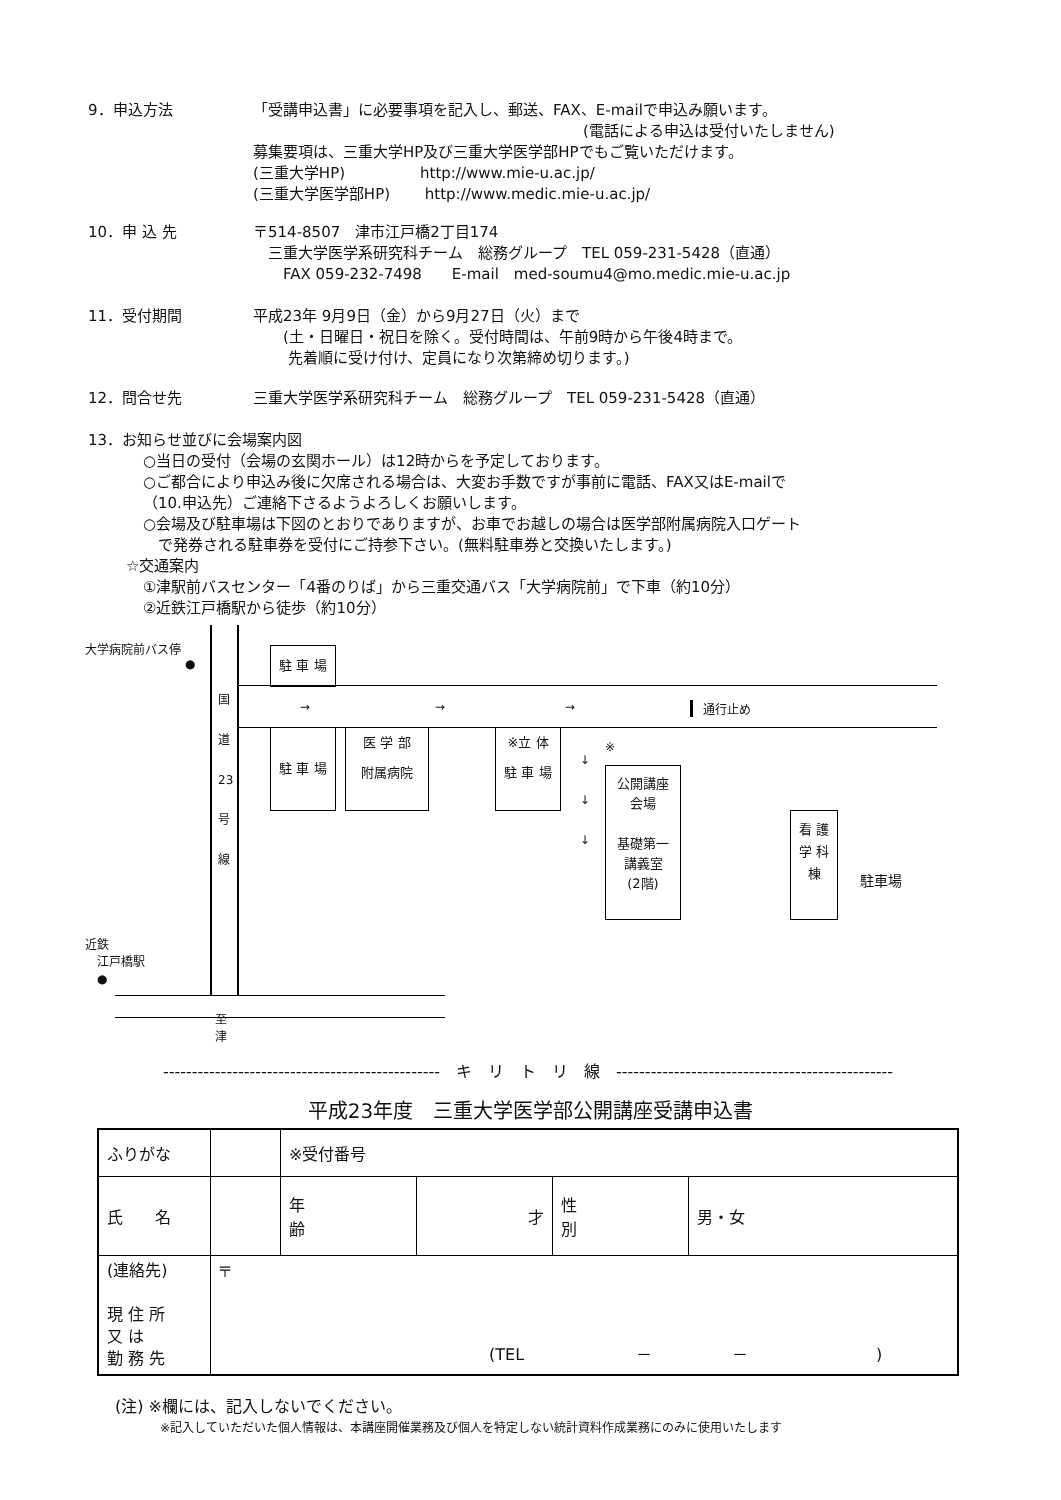9．申込方法 「受講申込書」に必要事項を記入し、郵送、FAX、E-mailで申込み願います。
(電話による申込は受付いたしません)
募集要項は、三重大学HP及び三重大学医学部HPでもご覧いただけます。
(三重大学HP)　　　　　http://www.mie-u.ac.jp/
(三重大学医学部HP)　　 http://www.medic.mie-u.ac.jp/
10．申 込 先 〒514-8507　津市江戸橋2丁目174
　三重大学医学系研究科チーム　総務グループ　TEL 059-231-5428（直通）
　　FAX 059-232-7498　　E-mail　med-soumu4@mo.medic.mie-u.ac.jp
11．受付期間 平成23年 9月9日（金）から9月27日（火）まで
　　(土・日曜日・祝日を除く。受付時間は、午前9時から午後4時まで。
　　 先着順に受け付け、定員になり次第締め切ります。)
12．問合せ先 三重大学医学系研究科チーム　総務グループ　TEL 059-231-5428（直通）
13．お知らせ並びに会場案内図
○当日の受付（会場の玄関ホール）は12時からを予定しております。
○ご都合により申込み後に欠席される場合は、大変お手数ですが事前に電話、FAX又はE-mailで
（10.申込先）ご連絡下さるようよろしくお願いします。
○会場及び駐車場は下図のとおりでありますが、お車でお越しの場合は医学部附属病院入口ゲート
　で発券される駐車券を受付にご持参下さい。(無料駐車券と交換いたします。)
☆交通案内
①津駅前バスセンター「4番のりば」から三重交通バス「大学病院前」で下車（約10分）
②近鉄江戸橋駅から徒歩（約10分）
大学病院前バス停
●
国 道 23 号 線
駐 車 場
→ → → 通行止め
駐 車 場
医 学 部
附属病院
※立 体
駐 車 場
↓
↓
↓
※
公開講座
会場
基礎第一
講義室
(2階)
看 護
学 科
棟
駐車場
近鉄
　江戸橋駅
　●
至
津
------------------------------------------------　キ　リ　ト　リ　線　------------------------------------------------
平成23年度　三重大学医学部公開講座受講申込書
| ふりがな | | ※受付番号 | | | |
| 氏 名 | | 年 齢 | 才 | 性 別 | 男・女 |
| (連絡先) 現 住 所 又 は 勤 務 先 | 〒 (TEL － － ) | | | | |
(注) ※欄には、記入しないでください。
※記入していただいた個人情報は、本講座開催業務及び個人を特定しない統計資料作成業務にのみに使用いたします